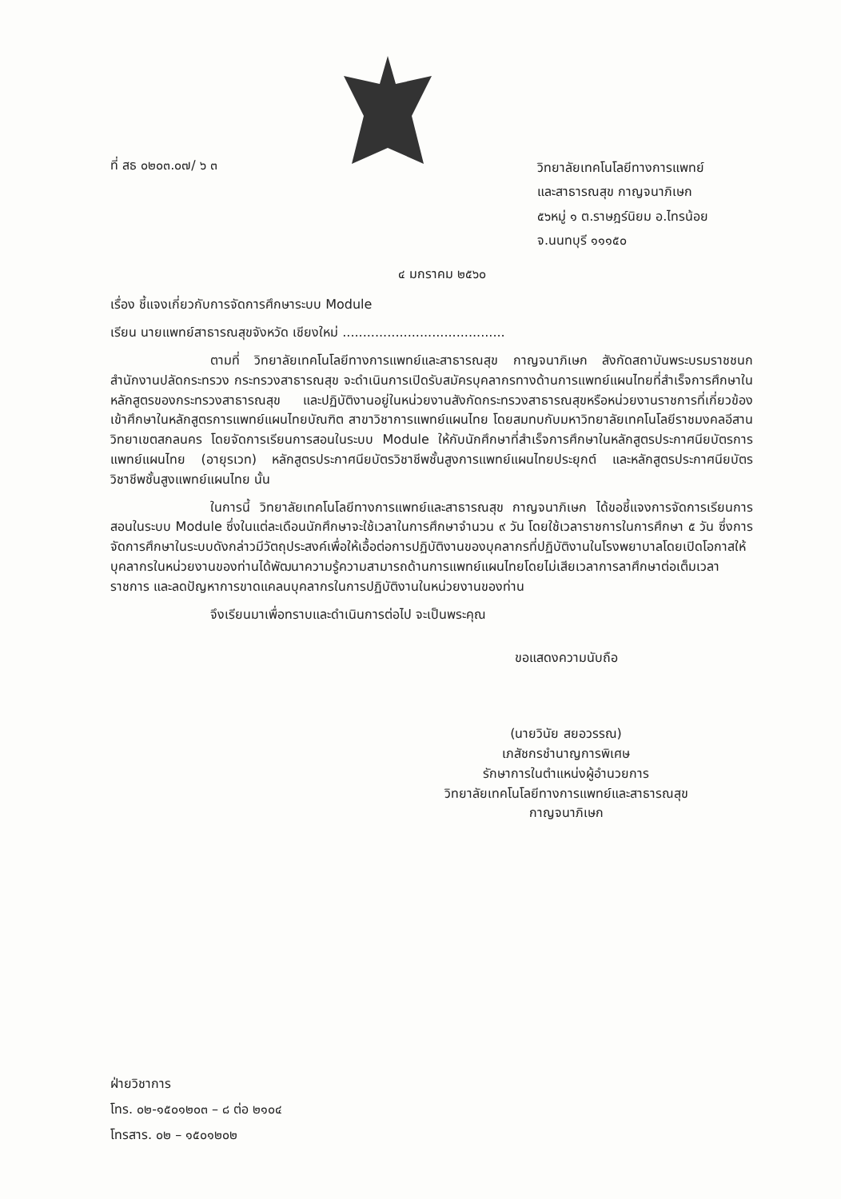ที่ สธ ๐๒๐๓.๐๗/ ๖ ๓
วิทยาลัยเทคโนโลยีทางการแพทย์
และสาธารณสุข กาญจนาภิเษก
๕๖หมู่ ๑ ต.ราษฎร์นิยม อ.ไทรน้อย
จ.นนทบุรี ๑๑๑๕๐
๔ มกราคม ๒๕๖๐
เรื่อง ชี้แจงเกี่ยวกับการจัดการศึกษาระบบ Module
เรียน นายแพทย์สาธารณสุขจังหวัด เชียงใหม่ ........................................
ตามที่ วิทยาลัยเทคโนโลยีทางการแพทย์และสาธารณสุข กาญจนาภิเษก สังกัดสถาบันพระบรมราชชนก สำนักงานปลัดกระทรวง กระทรวงสาธารณสุข จะดำเนินการเปิดรับสมัครบุคลากรทางด้านการแพทย์แผนไทยที่สำเร็จการศึกษาในหลักสูตรของกระทรวงสาธารณสุข และปฏิบัติงานอยู่ในหน่วยงานสังกัดกระทรวงสาธารณสุขหรือหน่วยงานราชการที่เกี่ยวข้อง เข้าศึกษาในหลักสูตรการแพทย์แผนไทยบัณฑิต สาขาวิชาการแพทย์แผนไทย โดยสมทบกับมหาวิทยาลัยเทคโนโลยีราชมงคลอีสาน วิทยาเขตสกลนคร โดยจัดการเรียนการสอนในระบบ Module ให้กับนักศึกษาที่สำเร็จการศึกษาในหลักสูตรประกาศนียบัตรการแพทย์แผนไทย (อายุรเวท) หลักสูตรประกาศนียบัตรวิชาชีพชั้นสูงการแพทย์แผนไทยประยุกต์ และหลักสูตรประกาศนียบัตรวิชาชีพชั้นสูงแพทย์แผนไทย นั้น
ในการนี้ วิทยาลัยเทคโนโลยีทางการแพทย์และสาธารณสุข กาญจนาภิเษก ได้ขอชี้แจงการจัดการเรียนการสอนในระบบ Module ซึ่งในแต่ละเดือนนักศึกษาจะใช้เวลาในการศึกษาจำนวน ๙ วัน โดยใช้เวลาราชการในการศึกษา ๕ วัน ซึ่งการจัดการศึกษาในระบบดังกล่าวมีวัตถุประสงค์เพื่อให้เอื้อต่อการปฏิบัติงานของบุคลากรที่ปฏิบัติงานในโรงพยาบาลโดยเปิดโอกาสให้บุคลากรในหน่วยงานของท่านได้พัฒนาความรู้ความสามารถด้านการแพทย์แผนไทยโดยไม่เสียเวลาการลาศึกษาต่อเต็มเวลาราชการ และลดปัญหาการขาดแคลนบุคลากรในการปฏิบัติงานในหน่วยงานของท่าน
จึงเรียนมาเพื่อทราบและดำเนินการต่อไป จะเป็นพระคุณ
ขอแสดงความนับถือ
(นายวินัย สยอวรรณ)
เภสัชกรชำนาญการพิเศษ
รักษาการในตำแหน่งผู้อำนวยการ
วิทยาลัยเทคโนโลยีทางการแพทย์และสาธารณสุข กาญจนาภิเษก
ฝ่ายวิชาการ
โทร. ๐๒-๑๕๐๑๒๐๓ – ๘ ต่อ ๒๑๐๔
โทรสาร. ๐๒ – ๑๕๐๑๒๐๒